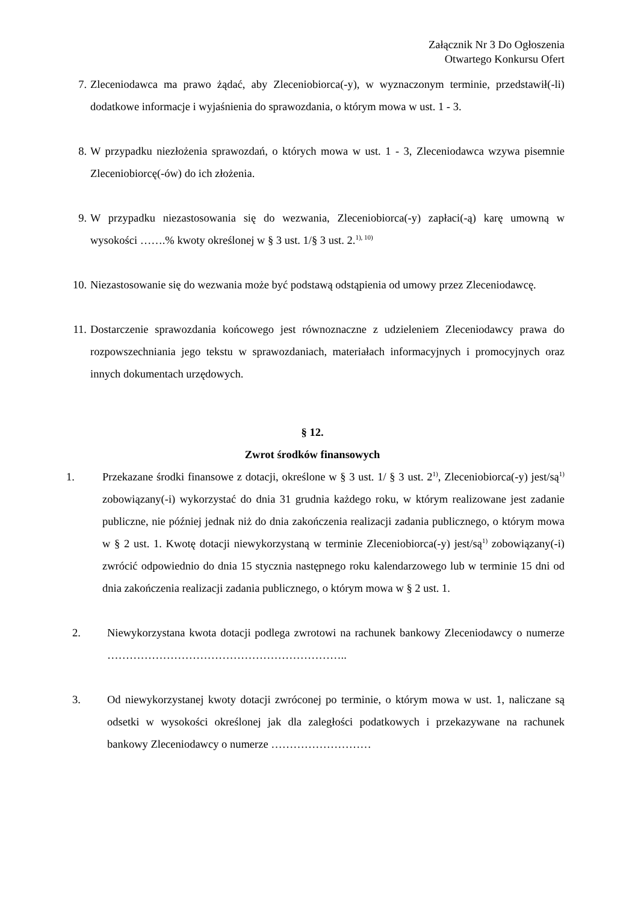Załącznik Nr 3 Do Ogłoszenia
Otwartego Konkursu Ofert
7. Zleceniodawca ma prawo żądać, aby Zleceniobiorca(-y), w wyznaczonym terminie, przedstawił(-li) dodatkowe informacje i wyjaśnienia do sprawozdania, o którym mowa w ust. 1 - 3.
8. W przypadku niezłożenia sprawozdań, o których mowa w ust. 1 - 3, Zleceniodawca wzywa pisemnie Zleceniobiorcę(-ów) do ich złożenia.
9. W przypadku niezastosowania się do wezwania, Zleceniobiorca(-y) zapłaci(-ą) karę umowną w wysokości …….% kwoty określonej w § 3 ust. 1/§ 3 ust. 2.<sup>1), 10)</sup>
10. Niezastosowanie się do wezwania może być podstawą odstąpienia od umowy przez Zleceniodawcę.
11. Dostarczenie sprawozdania końcowego jest równoznaczne z udzieleniem Zleceniodawcy prawa do rozpowszechniania jego tekstu w sprawozdaniach, materiałach informacyjnych i promocyjnych oraz innych dokumentach urzędowych.
§ 12.
Zwrot środków finansowych
1. Przekazane środki finansowe z dotacji, określone w § 3 ust. 1/ § 3 ust. 2<sup>1)</sup>, Zleceniobiorca(-y) jest/są<sup>1)</sup> zobowiązany(-i) wykorzystać do dnia 31 grudnia każdego roku, w którym realizowane jest zadanie publiczne, nie później jednak niż do dnia zakończenia realizacji zadania publicznego, o którym mowa w § 2 ust. 1. Kwotę dotacji niewykorzystaną w terminie Zleceniobiorca(-y) jest/są<sup>1)</sup> zobowiązany(-i) zwrócić odpowiednio do dnia 15 stycznia następnego roku kalendarzowego lub w terminie 15 dni od dnia zakończenia realizacji zadania publicznego, o którym mowa w § 2 ust. 1.
2. Niewykorzystana kwota dotacji podlega zwrotowi na rachunek bankowy Zleceniodawcy o numerze ………………………………………………………..
3. Od niewykorzystanej kwoty dotacji zwróconej po terminie, o którym mowa w ust. 1, naliczane są odsetki w wysokości określonej jak dla zaległości podatkowych i przekazywane na rachunek bankowy Zleceniodawcy o numerze ………………………